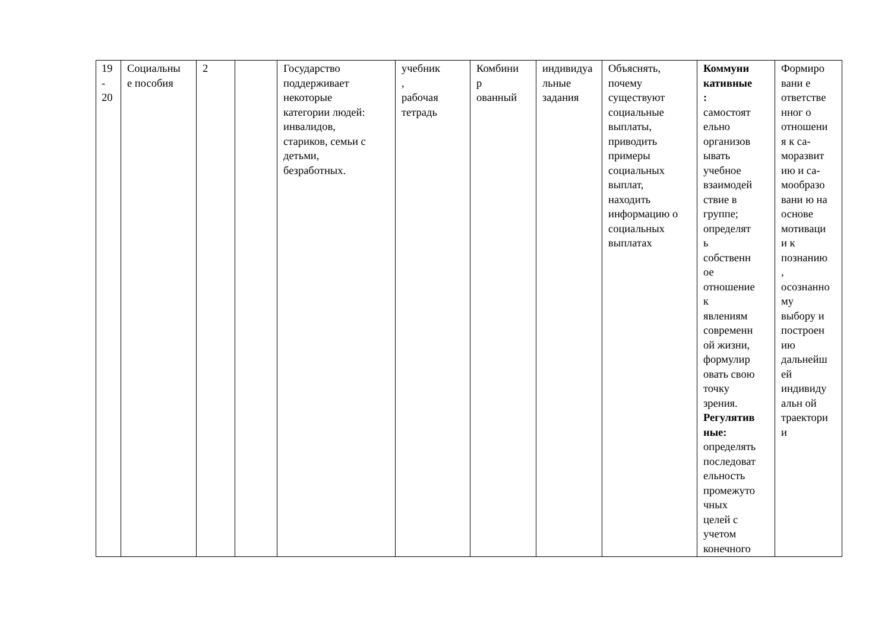| 19 - 20 | Социальны е пособия | 2 | | Государство поддерживает некоторые категории людей: инвалидов, стариков, семьи с детьми, безработных. | учебник , рабочая тетрадь | Комбини р ованный | индивидуа льные задания | Объяснять, почему существуют социальные выплаты, приводить примеры социальных выплат, находить информацию о социальных выплатах | Коммуни кативные : самостоят ельно организов ывать учебное взаимодей ствие в группе; определят ь собственн ое отношение к явлениям современн ой жизни, формулир овать свою точку зрения. Регулятив ные: определять последоват ельность промежуто чных целей с учетом конечного | Формиро вани е ответстве нног о отношени я к са- моразвит ию и са- мообразо вани ю на основе мотиваци и к познанию , осознанно му выбору и построен ию дальнейш ей индивиду альн ой траектори и |